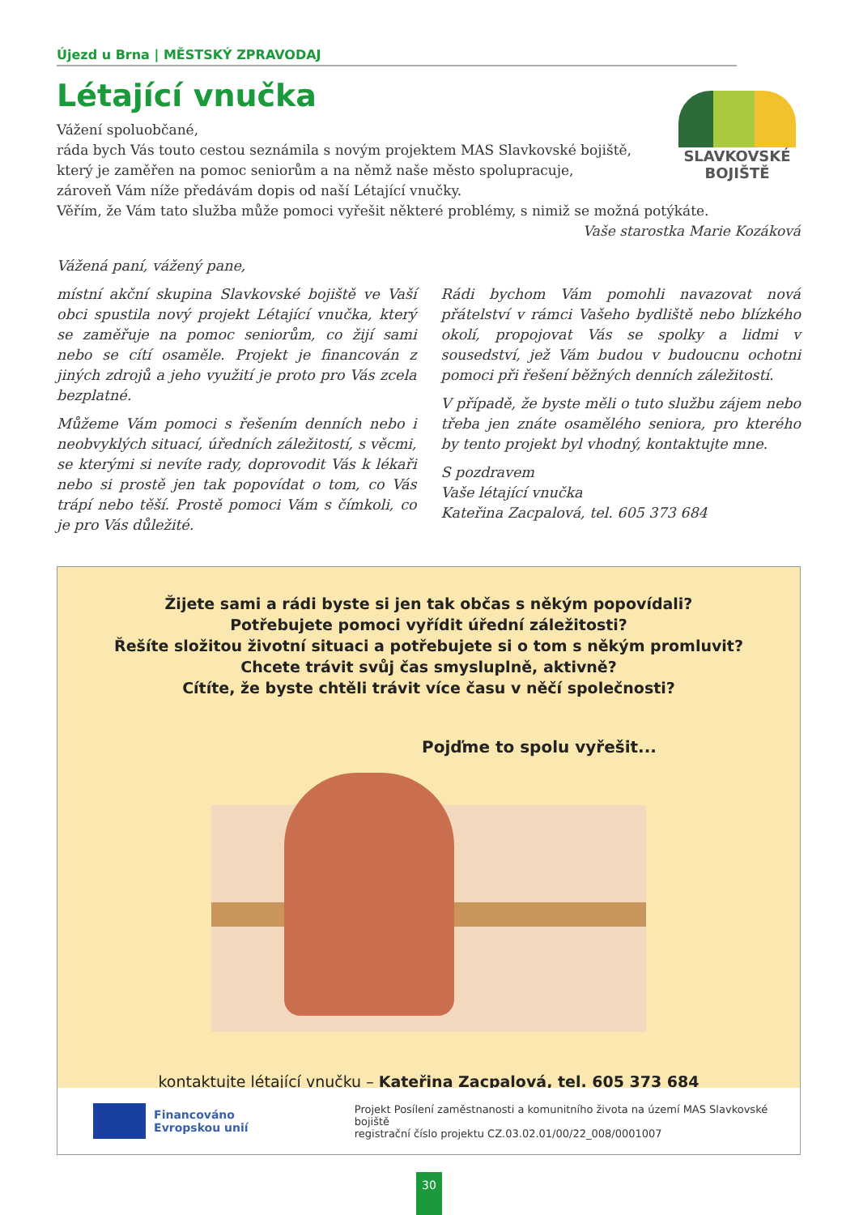SLAVKOVSKÉ
BOJIŠTĚ
Újezd u Brna | MĚSTSKÝ ZPRAVODAJ
Létající vnučka
Vážení spoluobčané,
ráda bych Vás touto cestou seznámila s novým projektem MAS Slavkovské bojiště,
který je zaměřen na pomoc seniorům a na němž naše město spolupracuje,
zároveň Vám níže předávám dopis od naší Létající vnučky.
Věřím, že Vám tato služba může pomoci vyřešit některé problémy, s nimiž se možná potýkáte.
Vaše starostka Marie Kozáková
Vážená paní, vážený pane,
místní akční skupina Slavkovské bojiště ve Vaší obci spustila nový projekt Létající vnučka, který se zaměřuje na pomoc seniorům, co žijí sami nebo se cítí osaměle. Projekt je financován z jiných zdrojů a jeho využití je proto pro Vás zcela bezplatné.
Můžeme Vám pomoci s řešením denních nebo i neobvyklých situací, úředních záležitostí, s věcmi, se kterými si nevíte rady, doprovodit Vás k lékaři nebo si prostě jen tak popovídat o tom, co Vás trápí nebo těší. Prostě pomoci Vám s čímkoli, co je pro Vás důležité.
Rádi bychom Vám pomohli navazovat nová přátelství v rámci Vašeho bydliště nebo blízkého okolí, propojovat Vás se spolky a lidmi v sousedství, jež Vám budou v budoucnu ochotni pomoci při řešení běžných denních záležitostí.
V případě, že byste měli o tuto službu zájem nebo třeba jen znáte osamělého seniora, pro kterého by tento projekt byl vhodný, kontaktujte mne.
S pozdravem
Vaše létající vnučka
Kateřina Zacpalová, tel. 605 373 684
Žijete sami a rádi byste si jen tak občas s někým popovídali?
Potřebujete pomoci vyřídit úřední záležitosti?
Řešíte složitou životní situaci a potřebujete si o tom s někým promluvit?
Chcete trávit svůj čas smysluplně, aktivně?
Cítíte, že byste chtěli trávit více času v něčí společnosti?
Pojďme to spolu vyřešit...
kontaktujte létající vnučku – Kateřina Zacpalová, tel. 605 373 684
Financováno
Evropskou unií
Projekt Posílení zaměstnanosti a komunitního života na území MAS Slavkovské bojiště
registrační číslo projektu CZ.03.02.01/00/22_008/0001007
30